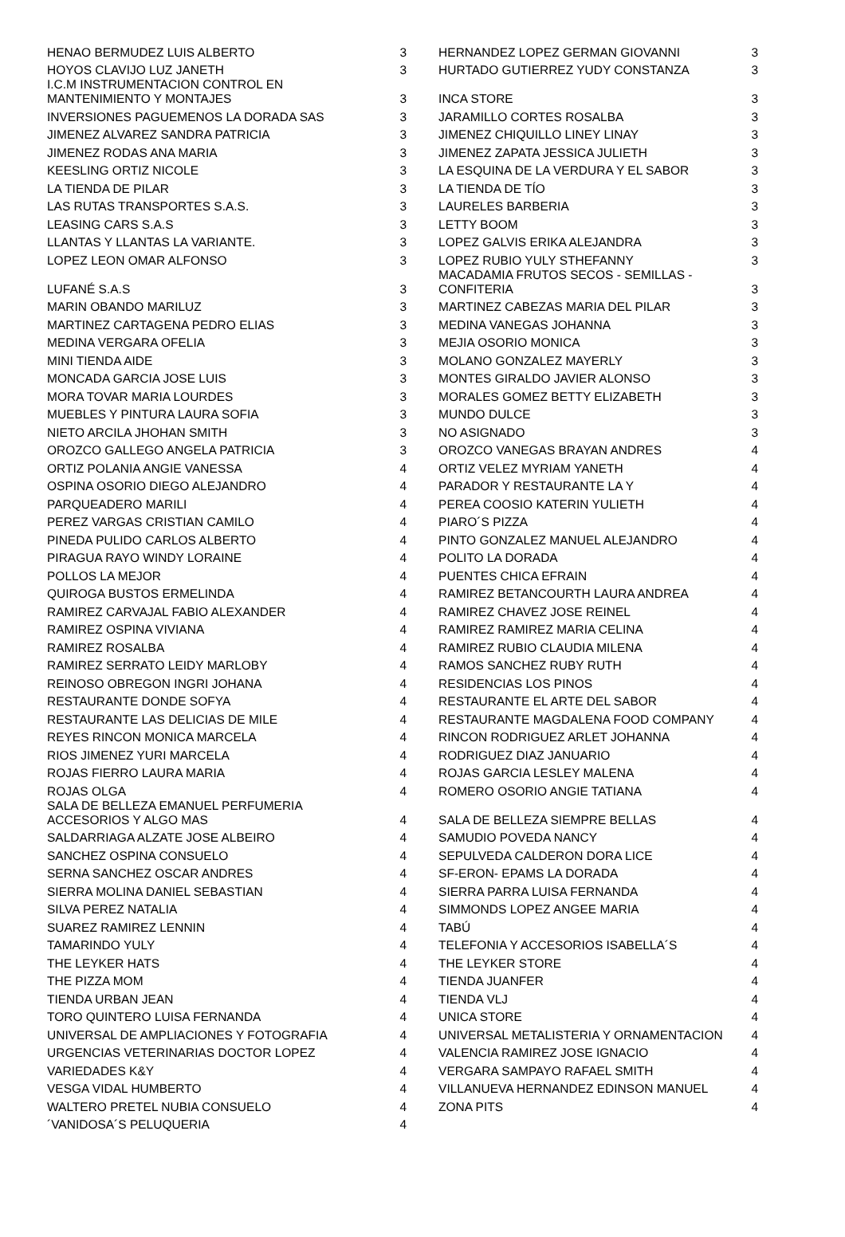| HENAO BERMUDEZ LUIS ALBERTO | 3 | HERNANDEZ LOPEZ GERMAN GIOVANNI | 3 |
| HOYOS CLAVIJO LUZ JANETH | 3 | HURTADO GUTIERREZ YUDY CONSTANZA | 3 |
| I.C.M INSTRUMENTACION CONTROL EN MANTENIMIENTO Y MONTAJES | 3 | INCA STORE | 3 |
| INVERSIONES PAGUEMENOS LA DORADA SAS | 3 | JARAMILLO CORTES ROSALBA | 3 |
| JIMENEZ ALVAREZ SANDRA PATRICIA | 3 | JIMENEZ CHIQUILLO LINEY LINAY | 3 |
| JIMENEZ RODAS ANA MARIA | 3 | JIMENEZ ZAPATA JESSICA JULIETH | 3 |
| KEESLING ORTIZ NICOLE | 3 | LA ESQUINA DE LA VERDURA Y EL SABOR | 3 |
| LA TIENDA DE PILAR | 3 | LA TIENDA DE TÍO | 3 |
| LAS RUTAS TRANSPORTES S.A.S. | 3 | LAURELES BARBERIA | 3 |
| LEASING CARS S.A.S | 3 | LETTY BOOM | 3 |
| LLANTAS Y LLANTAS LA VARIANTE. | 3 | LOPEZ GALVIS ERIKA ALEJANDRA | 3 |
| LOPEZ LEON OMAR ALFONSO | 3 | LOPEZ RUBIO YULY STHEFANNY | 3 |
| LUFANÉ S.A.S | 3 | MACADAMIA FRUTOS SECOS - SEMILLAS - CONFITERIA | 3 |
| MARIN OBANDO MARILUZ | 3 | MARTINEZ CABEZAS MARIA DEL PILAR | 3 |
| MARTINEZ CARTAGENA PEDRO ELIAS | 3 | MEDINA VANEGAS JOHANNA | 3 |
| MEDINA VERGARA OFELIA | 3 | MEJIA OSORIO MONICA | 3 |
| MINI TIENDA AIDE | 3 | MOLANO GONZALEZ MAYERLY | 3 |
| MONCADA GARCIA JOSE LUIS | 3 | MONTES GIRALDO JAVIER ALONSO | 3 |
| MORA TOVAR MARIA LOURDES | 3 | MORALES GOMEZ BETTY ELIZABETH | 3 |
| MUEBLES Y PINTURA LAURA SOFIA | 3 | MUNDO DULCE | 3 |
| NIETO ARCILA JHOHAN SMITH | 3 | NO ASIGNADO | 3 |
| OROZCO GALLEGO ANGELA PATRICIA | 3 | OROZCO VANEGAS BRAYAN ANDRES | 4 |
| ORTIZ POLANIA ANGIE VANESSA | 4 | ORTIZ VELEZ MYRIAM YANETH | 4 |
| OSPINA OSORIO DIEGO ALEJANDRO | 4 | PARADOR Y RESTAURANTE LA Y | 4 |
| PARQUEADERO MARILI | 4 | PEREA COOSIO KATERIN YULIETH | 4 |
| PEREZ VARGAS CRISTIAN CAMILO | 4 | PIARO´S PIZZA | 4 |
| PINEDA PULIDO CARLOS ALBERTO | 4 | PINTO GONZALEZ MANUEL ALEJANDRO | 4 |
| PIRAGUA RAYO WINDY LORAINE | 4 | POLITO LA DORADA | 4 |
| POLLOS LA MEJOR | 4 | PUENTES CHICA EFRAIN | 4 |
| QUIROGA BUSTOS ERMELINDA | 4 | RAMIREZ BETANCOURTH LAURA ANDREA | 4 |
| RAMIREZ CARVAJAL FABIO ALEXANDER | 4 | RAMIREZ CHAVEZ JOSE REINEL | 4 |
| RAMIREZ OSPINA VIVIANA | 4 | RAMIREZ RAMIREZ MARIA CELINA | 4 |
| RAMIREZ ROSALBA | 4 | RAMIREZ RUBIO CLAUDIA MILENA | 4 |
| RAMIREZ SERRATO LEIDY MARLOBY | 4 | RAMOS SANCHEZ RUBY RUTH | 4 |
| REINOSO OBREGON INGRI JOHANA | 4 | RESIDENCIAS LOS PINOS | 4 |
| RESTAURANTE DONDE SOFYA | 4 | RESTAURANTE EL ARTE DEL SABOR | 4 |
| RESTAURANTE LAS DELICIAS DE MILE | 4 | RESTAURANTE MAGDALENA FOOD COMPANY | 4 |
| REYES RINCON MONICA MARCELA | 4 | RINCON RODRIGUEZ ARLET JOHANNA | 4 |
| RIOS JIMENEZ YURI MARCELA | 4 | RODRIGUEZ DIAZ JANUARIO | 4 |
| ROJAS FIERRO LAURA MARIA | 4 | ROJAS GARCIA LESLEY MALENA | 4 |
| ROJAS OLGA | 4 | ROMERO OSORIO ANGIE TATIANA | 4 |
| SALA DE BELLEZA EMANUEL PERFUMERIA ACCESORIOS Y ALGO MAS | 4 | SALA DE BELLEZA SIEMPRE BELLAS | 4 |
| SALDARRIAGA ALZATE JOSE ALBEIRO | 4 | SAMUDIO POVEDA NANCY | 4 |
| SANCHEZ OSPINA CONSUELO | 4 | SEPULVEDA CALDERON DORA LICE | 4 |
| SERNA SANCHEZ OSCAR ANDRES | 4 | SF-ERON- EPAMS LA DORADA | 4 |
| SIERRA MOLINA DANIEL SEBASTIAN | 4 | SIERRA PARRA LUISA FERNANDA | 4 |
| SILVA PEREZ NATALIA | 4 | SIMMONDS LOPEZ ANGEE MARIA | 4 |
| SUAREZ RAMIREZ LENNIN | 4 | TABÚ | 4 |
| TAMARINDO YULY | 4 | TELEFONIA Y ACCESORIOS ISABELLA´S | 4 |
| THE LEYKER HATS | 4 | THE LEYKER STORE | 4 |
| THE PIZZA MOM | 4 | TIENDA JUANFER | 4 |
| TIENDA URBAN JEAN | 4 | TIENDA VLJ | 4 |
| TORO QUINTERO LUISA FERNANDA | 4 | UNICA STORE | 4 |
| UNIVERSAL DE AMPLIACIONES Y FOTOGRAFIA | 4 | UNIVERSAL METALISTERIA Y ORNAMENTACION | 4 |
| URGENCIAS VETERINARIAS DOCTOR LOPEZ | 4 | VALENCIA RAMIREZ JOSE IGNACIO | 4 |
| VARIEDADES K&Y | 4 | VERGARA SAMPAYO RAFAEL SMITH | 4 |
| VESGA VIDAL HUMBERTO | 4 | VILLANUEVA HERNANDEZ EDINSON MANUEL | 4 |
| WALTERO PRETEL NUBIA CONSUELO | 4 | ZONA PITS | 4 |
| ´VANIDOSA´S PELUQUERIA | 4 | | |